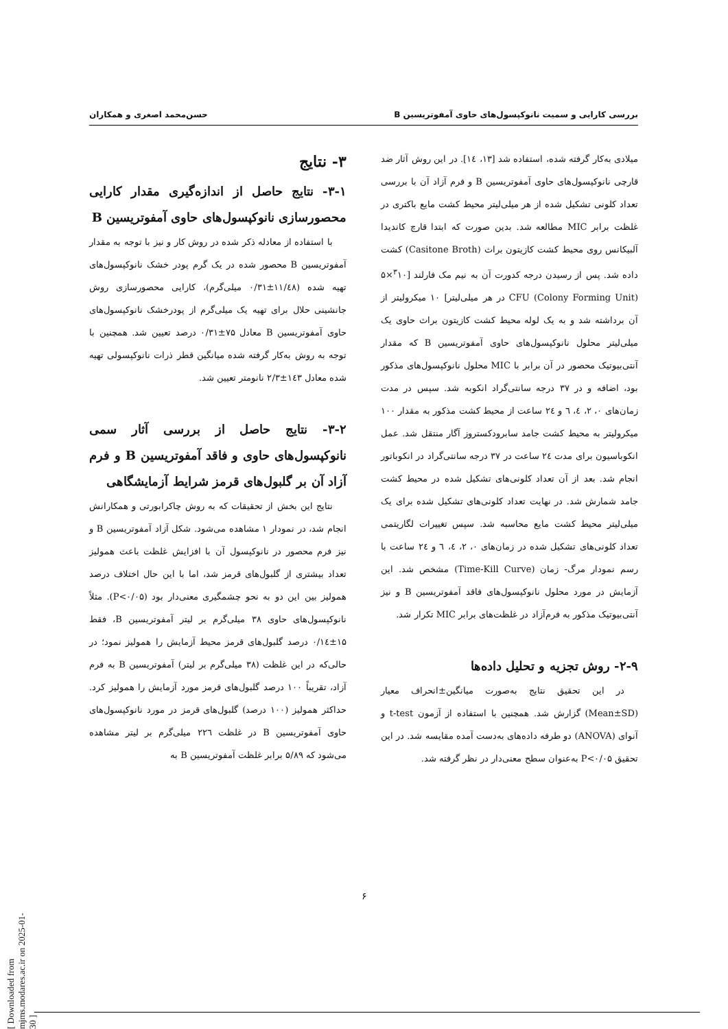بررسی کارایی و سمیت نانوکپسول‌های حاوی آمفوتریسین B حسن‌محمد اصغری و همکاران
میلادی به‌کار گرفته شده، استفاده شد [۱۳، ۱٤]. در این روش آثار ضد قارچی نانوکپسول‌های حاوی آمفوتریسین B و فرم آزاد آن با بررسی تعداد کلونی تشکیل شده از هر میلی‌لیتر محیط کشت مایع باکتری در غلظت برابر MIC مطالعه شد. بدین صورت که ابتدا قارچ کاندیدا آلبیکانس روی محیط کشت کازیتون براث (Casitone Broth) کشت داده شد. پس از رسیدن درجه کدورت آن به نیم مک فارلند [<sup>۳</sup>۱۰×۵ CFU (Colony Forming Unit) در هر میلی‌لیتر] ۱۰ میکرولیتر از آن برداشته شد و به یک لوله محیط کشت کازیتون براث حاوی یک میلی‌لیتر محلول نانوکپسول‌های حاوی آمفوتریسین B که مقدار آنتی‌بیوتیک محصور در آن برابر با MIC محلول نانوکپسول‌های مذکور بود، اضافه و در ۳۷ درجه سانتی‌گراد انکوبه شد. سپس در مدت زمان‌های ۰، ۲، ٤، ٦ و ۲٤ ساعت از محیط کشت مذکور به مقدار ۱۰۰ میکرولیتر به محیط کشت جامد سابرودکستروز آگار منتقل شد. عمل انکوباسیون برای مدت ۲٤ ساعت در ۳۷ درجه سانتی‌گراد در انکوباتور انجام شد. بعد از آن تعداد کلونی‌های تشکیل شده در محیط کشت جامد شمارش شد. در نهایت تعداد کلونی‌های تشکیل شده برای یک میلی‌لیتر محیط کشت مایع محاسبه شد. سپس تغییرات لگاریتمی تعداد کلونی‌های تشکیل شده در زمان‌های ۰، ۲، ٤، ٦ و ۲٤ ساعت با رسم نمودار مرگ- زمان (Time-Kill Curve) مشخص شد. این آزمایش در مورد محلول نانوکپسول‌های فاقد آمفوتریسین B و نیز آنتی‌بیوتیک مذکور به فرم‌آزاد در غلظت‌های برابر MIC تکرار شد.
۲-۹- روش تجزیه و تحلیل داده‌ها
در این تحقیق نتایج به‌صورت میانگین±انحراف معیار (Mean±SD) گزارش شد. همچنین با استفاده از آزمون t-test و آنوای (ANOVA) دو طرفه داده‌های به‌دست آمده مقایسه شد. در این تحقیق P<۰/۰۵ به‌عنوان سطح معنی‌دار در نظر گرفته شد.
۳- نتایج
۳-۱- نتایج حاصل از اندازه‌گیری مقدار کارایی محصورسازی نانوکپسول‌های حاوی آمفوتریسین B
با استفاده از معادله ذکر شده در روش کار و نیز با توجه به مقدار آمفوتریسین B محصور شده در یک گرم پودر خشک نانوکپسول‌های تهیه شده (۱۱/٤۸±۰/۳۱ میلی‌گرم)، کارایی محصورسازی روش جانشینی حلال برای تهیه یک میلی‌گرم از پودرخشک نانوکپسول‌های حاوی آمفوتریسین B معادل ۷۵±۰/۳۱ درصد تعیین شد. همچنین با توجه به روش به‌کار گرفته شده میانگین قطر ذرات نانوکپسولی تهیه شده معادل ۱٤۳±۲/۳ نانومتر تعیین شد.
۳-۲- نتایج حاصل از بررسی آثار سمی نانوکپسول‌های حاوی و فاقد آمفوتریسین B و فرم آزاد آن بر گلبول‌های قرمز شرایط آزمایشگاهی
نتایج این بخش از تحقیقات که به روش چاکرابورتی و همکارانش انجام شد، در نمودار ۱ مشاهده می‌شود. شکل آزاد آمفوتریسین B و نیز فرم محصور در نانوکپسول آن با افزایش غلظت باعث همولیز تعداد بیشتری از گلبول‌های قرمز شد، اما با این حال اختلاف درصد همولیز بین این دو به نحو چشمگیری معنی‌دار بود (P<۰/۰۵). مثلاً نانوکپسول‌های حاوی ۳۸ میلی‌گرم بر لیتر آمفوتریسین B، فقط ۱۵±۰/۱٤ درصد گلبول‌های قرمز محیط آزمایش را همولیز نمود؛ در حالی‌که در این غلظت (۳۸ میلی‌گرم بر لیتر) آمفوتریسین B به فرم آزاد، تقریباً ۱۰۰ درصد گلبول‌های قرمز مورد آزمایش را همولیز کرد. حداکثر همولیز (۱۰۰ درصد) گلبول‌های قرمز در مورد نانوکپسول‌های حاوی آمفوتریسین B در غلظت ۲۲٦ میلی‌گرم بر لیتر مشاهده می‌شود که ۵/۸۹ برابر غلظت آمفوتریسین B به
۶
[ Downloaded from mjms.modares.ac.ir on 2025-01-30 ]